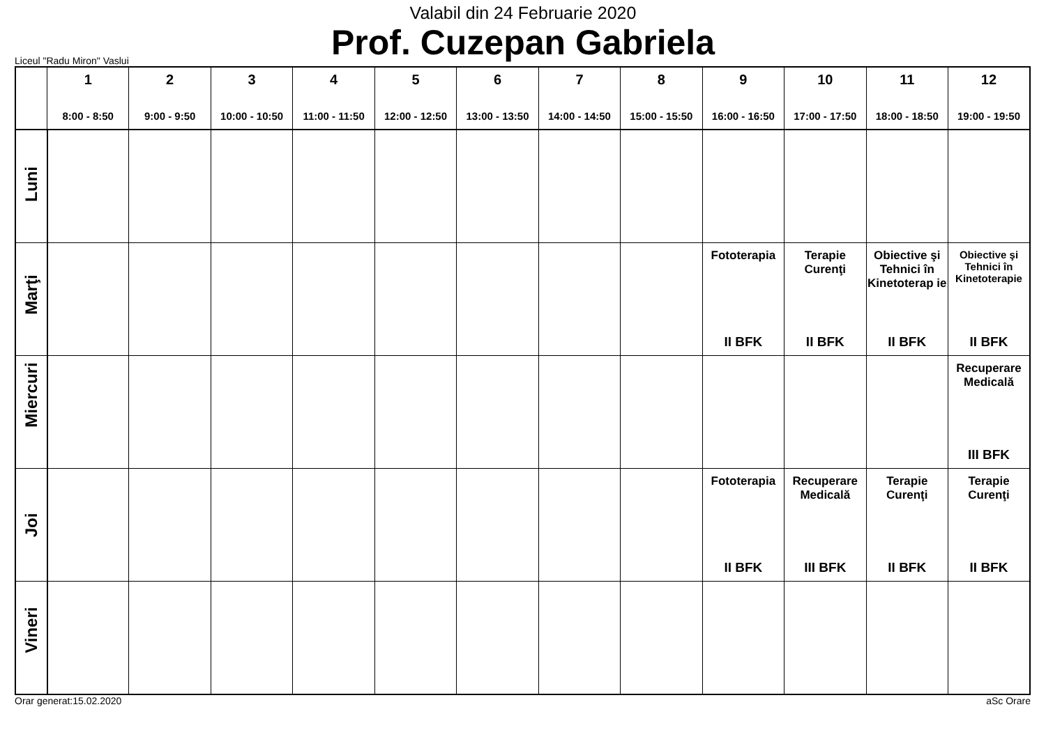Valabil din 24 Februarie 2020
Prof. Cuzepan Gabriela
Liceul "Radu Miron" Vaslui
| | 1 8:00 - 8:50 | 2 9:00 - 9:50 | 3 10:00 - 10:50 | 4 11:00 - 11:50 | 5 12:00 - 12:50 | 6 13:00 - 13:50 | 7 14:00 - 14:50 | 8 15:00 - 15:50 | 9 16:00 - 16:50 | 10 17:00 - 17:50 | 11 18:00 - 18:50 | 12 19:00 - 19:50 |
| --- | --- | --- | --- | --- | --- | --- | --- | --- | --- | --- | --- | --- |
| Luni | | | | | | | | | | | | |
| Marţi | | | | | | | | | Fototerapia II BFK | Terapie Curenţi II BFK | Obiective şi Tehnici în Kinetoterap ie II BFK | Obiective şi Tehnici în Kinetoterapie II BFK |
| Miercuri | | | | | | | | | | | | Recuperare Medicală III BFK |
| Joi | | | | | | | | | Fototerapia II BFK | Recuperare Medicală III BFK | Terapie Curenţi II BFK | Terapie Curenţi II BFK |
| Vineri | | | | | | | | | | | | |
Orar generat:15.02.2020 aSc Orare